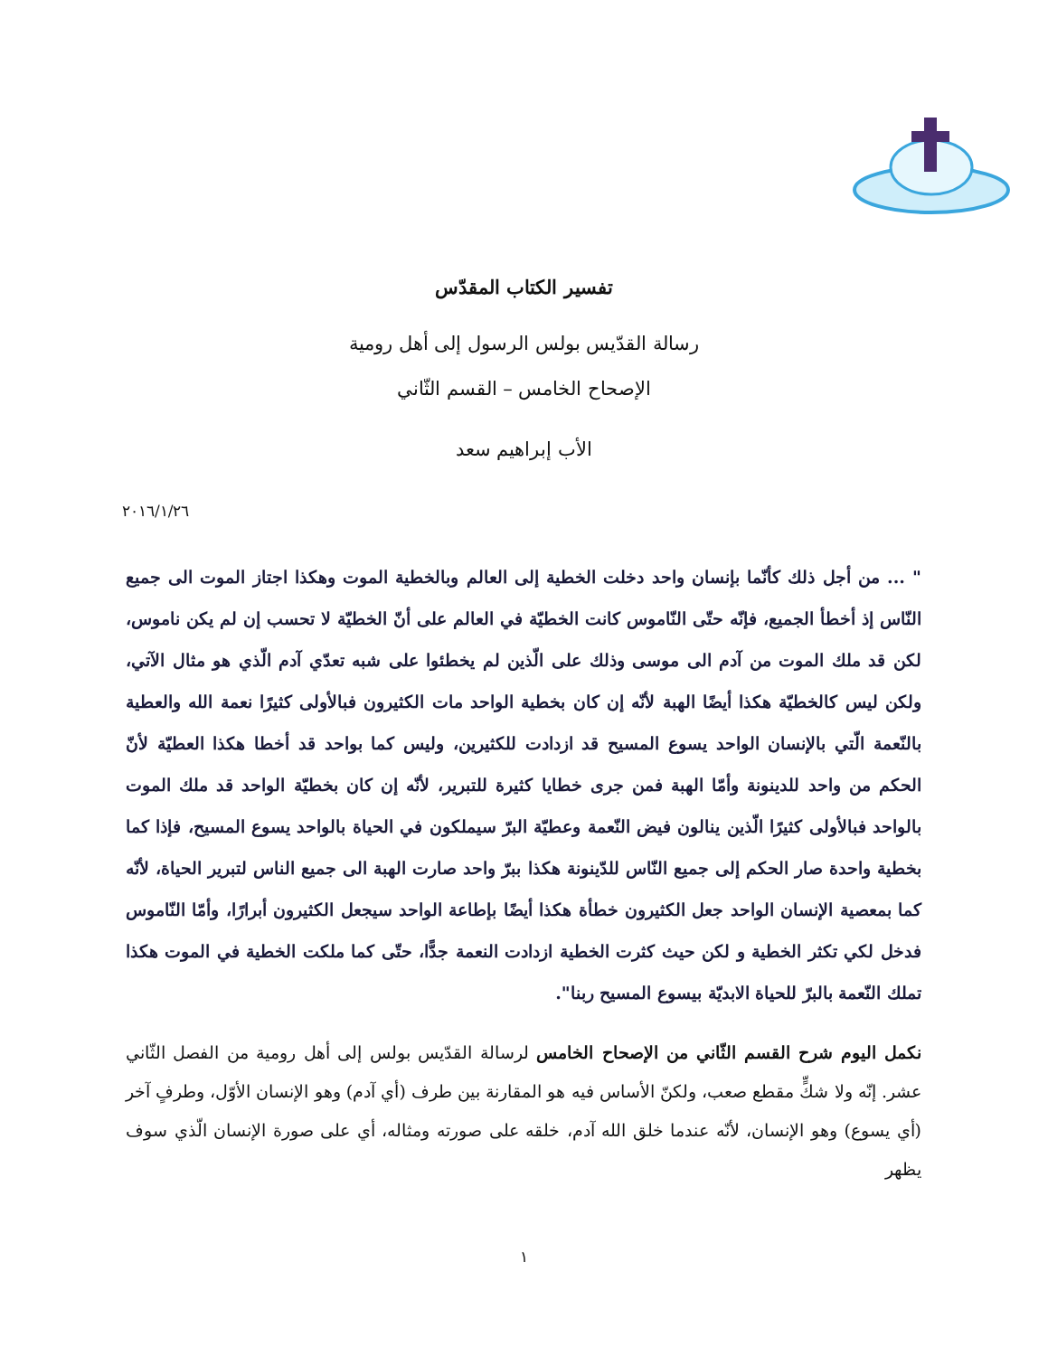تفسير الكتاب المقدّس
رسالة القدّيس بولس الرسول إلى أهل رومية
الإصحاح الخامس – القسم الثّاني
الأب إبراهيم سعد
٢٠١٦/١/٢٦
" ... من أجل ذلك كأنّما بإنسان واحد دخلت الخطية إلى العالم وبالخطية الموت وهكذا اجتاز الموت الى جميع النّاس إذ أخطأ الجميع، فإنّه حتّى النّاموس كانت الخطيّة في العالم على أنّ الخطيّة لا تحسب إن لم يكن ناموس، لكن قد ملك الموت من آدم الى موسى وذلك على الّذين لم يخطئوا على شبه تعدّي آدم الّذي هو مثال الآتي، ولكن ليس كالخطيّة هكذا أيضًا الهبة لأنّه إن كان بخطية الواحد مات الكثيرون فبالأولى كثيرًا نعمة الله والعطية بالنّعمة الّتي بالإنسان الواحد يسوع المسيح قد ازدادت للكثيرين، وليس كما بواحد قد أخطا هكذا العطيّة لأنّ الحكم من واحد للدينونة وأمّا الهبة فمن جرى خطايا كثيرة للتبرير، لأنّه إن كان بخطيّة الواحد قد ملك الموت بالواحد فبالأولى كثيرًا الّذين ينالون فيض النّعمة وعطيّة البرّ سيملكون في الحياة بالواحد يسوع المسيح، فإذا كما بخطية واحدة صار الحكم إلى جميع النّاس للدّينونة هكذا ببرّ واحد صارت الهبة الى جميع الناس لتبرير الحياة، لأنّه كما بمعصية الإنسان الواحد جعل الكثيرون خطأة هكذا أيضًا بإطاعة الواحد سيجعل الكثيرون أبرارًا، وأمّا النّاموس فدخل لكي تكثر الخطية و لكن حيث كثرت الخطية ازدادت النعمة جدًّا، حتّى كما ملكت الخطية في الموت هكذا تملك النّعمة بالبرّ للحياة الابديّة بيسوع المسيح ربنا".
نكمل اليوم شرح القسم الثّاني من الإصحاح الخامس لرسالة القدّيس بولس إلى أهل رومية من الفصل الثّاني عشر. إنّه ولا شكٍّ مقطع صعب، ولكنّ الأساس فيه هو المقارنة بين طرف (أي آدم) وهو الإنسان الأوّل، وطرفٍ آخر (أي يسوع) وهو الإنسان، لأنّه عندما خلق الله آدم، خلقه على صورته ومثاله، أي على صورة الإنسان الّذي سوف يظهر
١